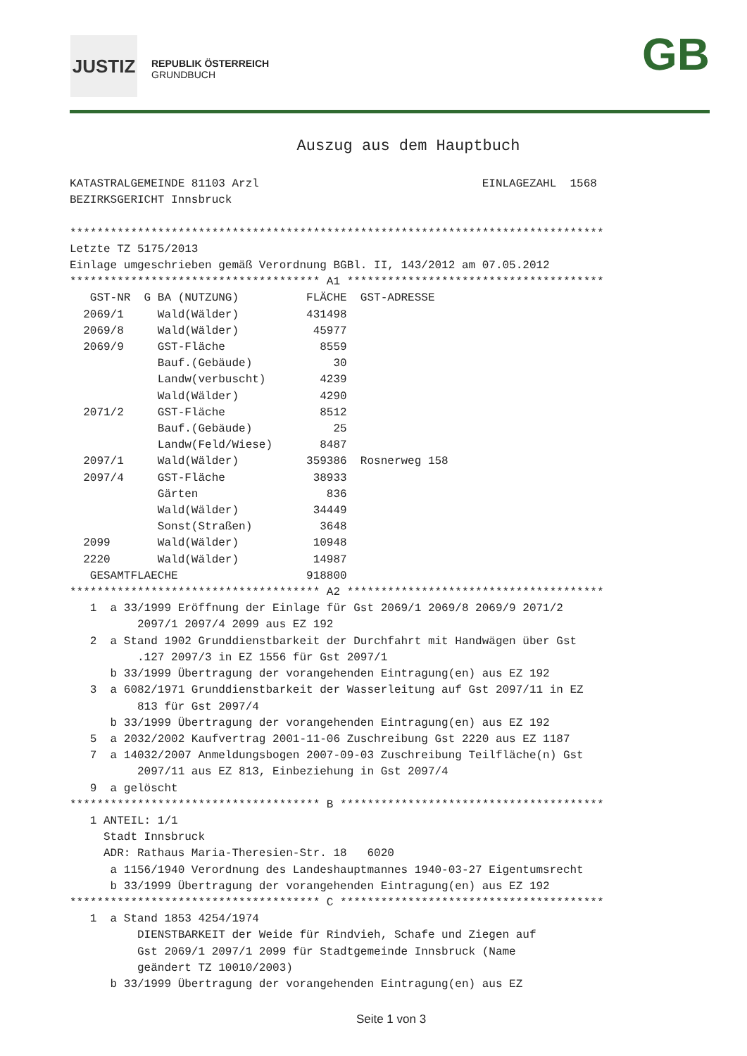JUSTIZ
REPUBLIK ÖSTERREICH
GRUNDBUCH
GB
Auszug aus dem Hauptbuch
KATASTRALGEMEINDE 81103 Arzl                                 EINLAGEZAHL  1568
BEZIRKSGERICHT Innsbruck

*******************************************************************************
Letzte TZ 5175/2013
Einlage umgeschrieben gemäß Verordnung BGBl. II, 143/2012 am 07.05.2012
************************************* A1 **************************************
   GST-NR  G BA (NUTZUNG)          FLÄCHE  GST-ADRESSE
  2069/1     Wald(Wälder)          431498
  2069/8     Wald(Wälder)           45977
  2069/9     GST-Fläche              8559
             Bauf.(Gebäude)            30
             Landw(verbuscht)        4239
             Wald(Wälder)            4290
  2071/2     GST-Fläche              8512
             Bauf.(Gebäude)            25
             Landw(Feld/Wiese)       8487
  2097/1     Wald(Wälder)          359386  Rosnerweg 158
  2097/4     GST-Fläche             38933
             Gärten                   836
             Wald(Wälder)           34449
             Sonst(Straßen)          3648
  2099       Wald(Wälder)           10948
  2220       Wald(Wälder)           14987
   GESAMTFLAECHE                   918800
************************************* A2 **************************************
   1  a 33/1999 Eröffnung der Einlage für Gst 2069/1 2069/8 2069/9 2071/2
          2097/1 2097/4 2099 aus EZ 192
   2  a Stand 1902 Grunddienstbarkeit der Durchfahrt mit Handwägen über Gst
          .127 2097/3 in EZ 1556 für Gst 2097/1
      b 33/1999 Übertragung der vorangehenden Eintragung(en) aus EZ 192
   3  a 6082/1971 Grunddienstbarkeit der Wasserleitung auf Gst 2097/11 in EZ
          813 für Gst 2097/4
      b 33/1999 Übertragung der vorangehenden Eintragung(en) aus EZ 192
   5  a 2032/2002 Kaufvertrag 2001-11-06 Zuschreibung Gst 2220 aus EZ 1187
   7  a 14032/2007 Anmeldungsbogen 2007-09-03 Zuschreibung Teilfläche(n) Gst
          2097/11 aus EZ 813, Einbeziehung in Gst 2097/4
   9  a gelöscht
************************************* B ***************************************
   1 ANTEIL: 1/1
     Stadt Innsbruck
     ADR: Rathaus Maria-Theresien-Str. 18   6020
      a 1156/1940 Verordnung des Landeshauptmannes 1940-03-27 Eigentumsrecht
      b 33/1999 Übertragung der vorangehenden Eintragung(en) aus EZ 192
************************************* C ***************************************
   1  a Stand 1853 4254/1974
          DIENSTBARKEIT der Weide für Rindvieh, Schafe und Ziegen auf
          Gst 2069/1 2097/1 2099 für Stadtgemeinde Innsbruck (Name
          geändert TZ 10010/2003)
      b 33/1999 Übertragung der vorangehenden Eintragung(en) aus EZ
Seite 1 von 3